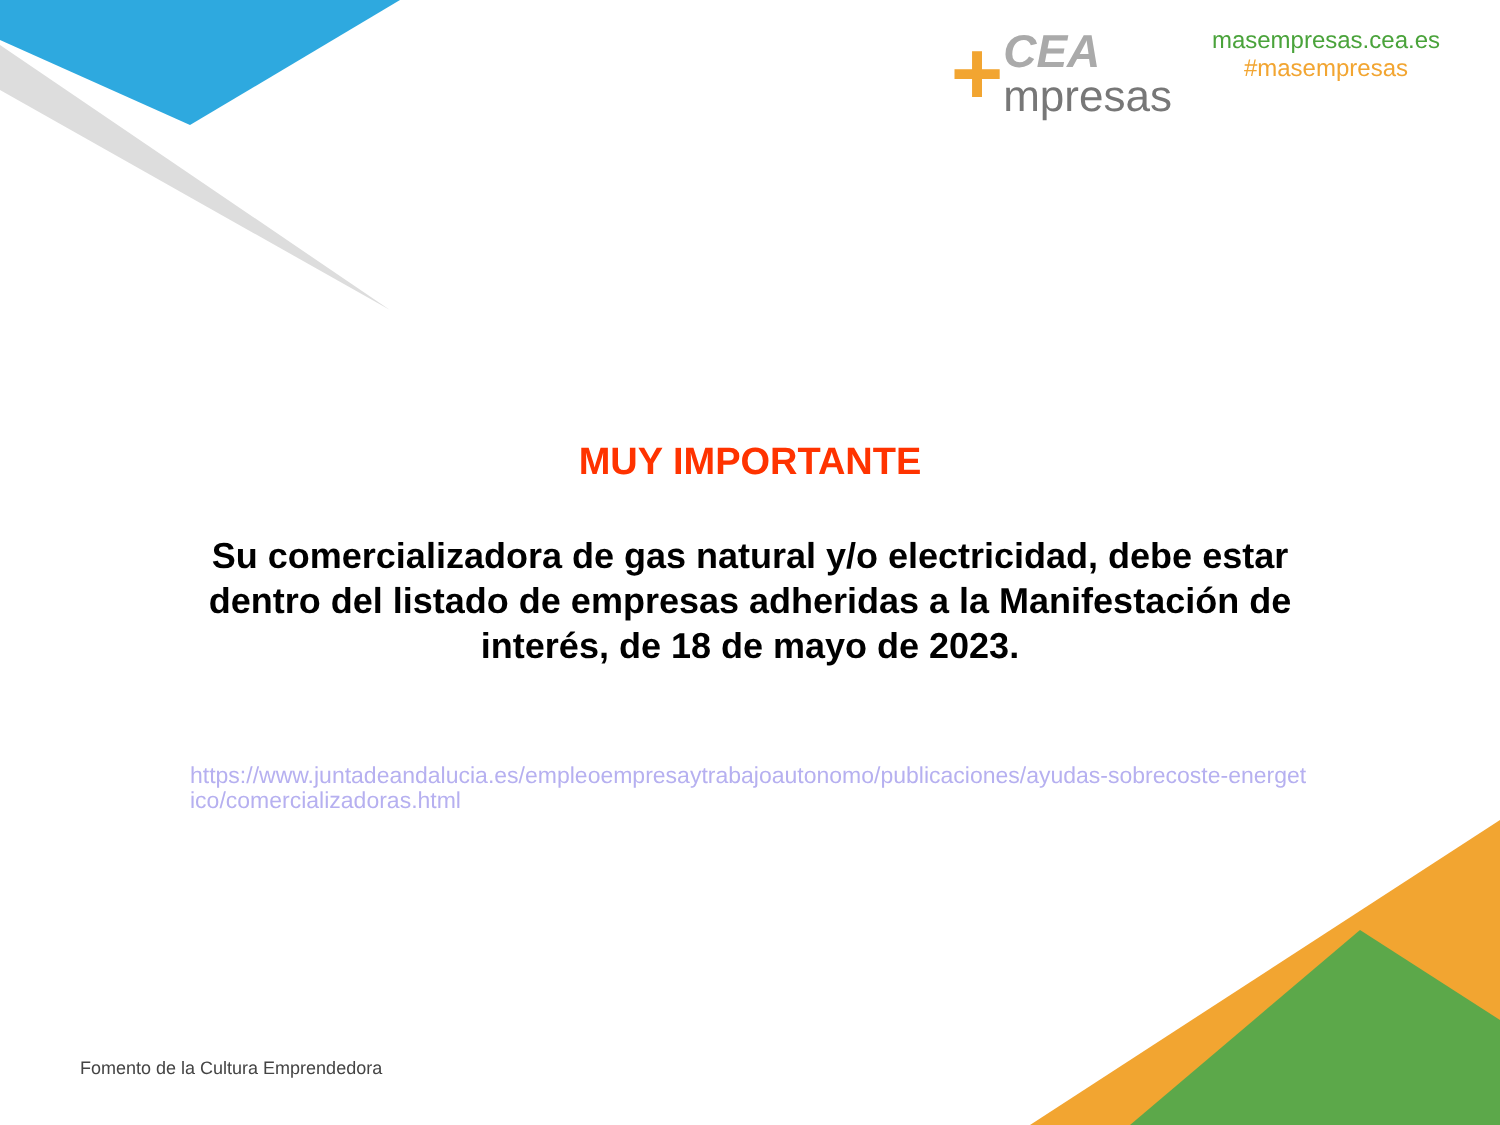+
CEA
mpresas
masempresas.cea.es
#masempresas
MUY IMPORTANTE
Su comercializadora de gas natural y/o electricidad, debe estar dentro del listado de empresas adheridas a la Manifestación de interés, de 18 de mayo de 2023.
https://www.juntadeandalucia.es/empleoempresaytrabajoautonomo/publicaciones/ayudas-sobrecoste-energetico/comercializadoras.html
Fomento de la Cultura Emprendedora